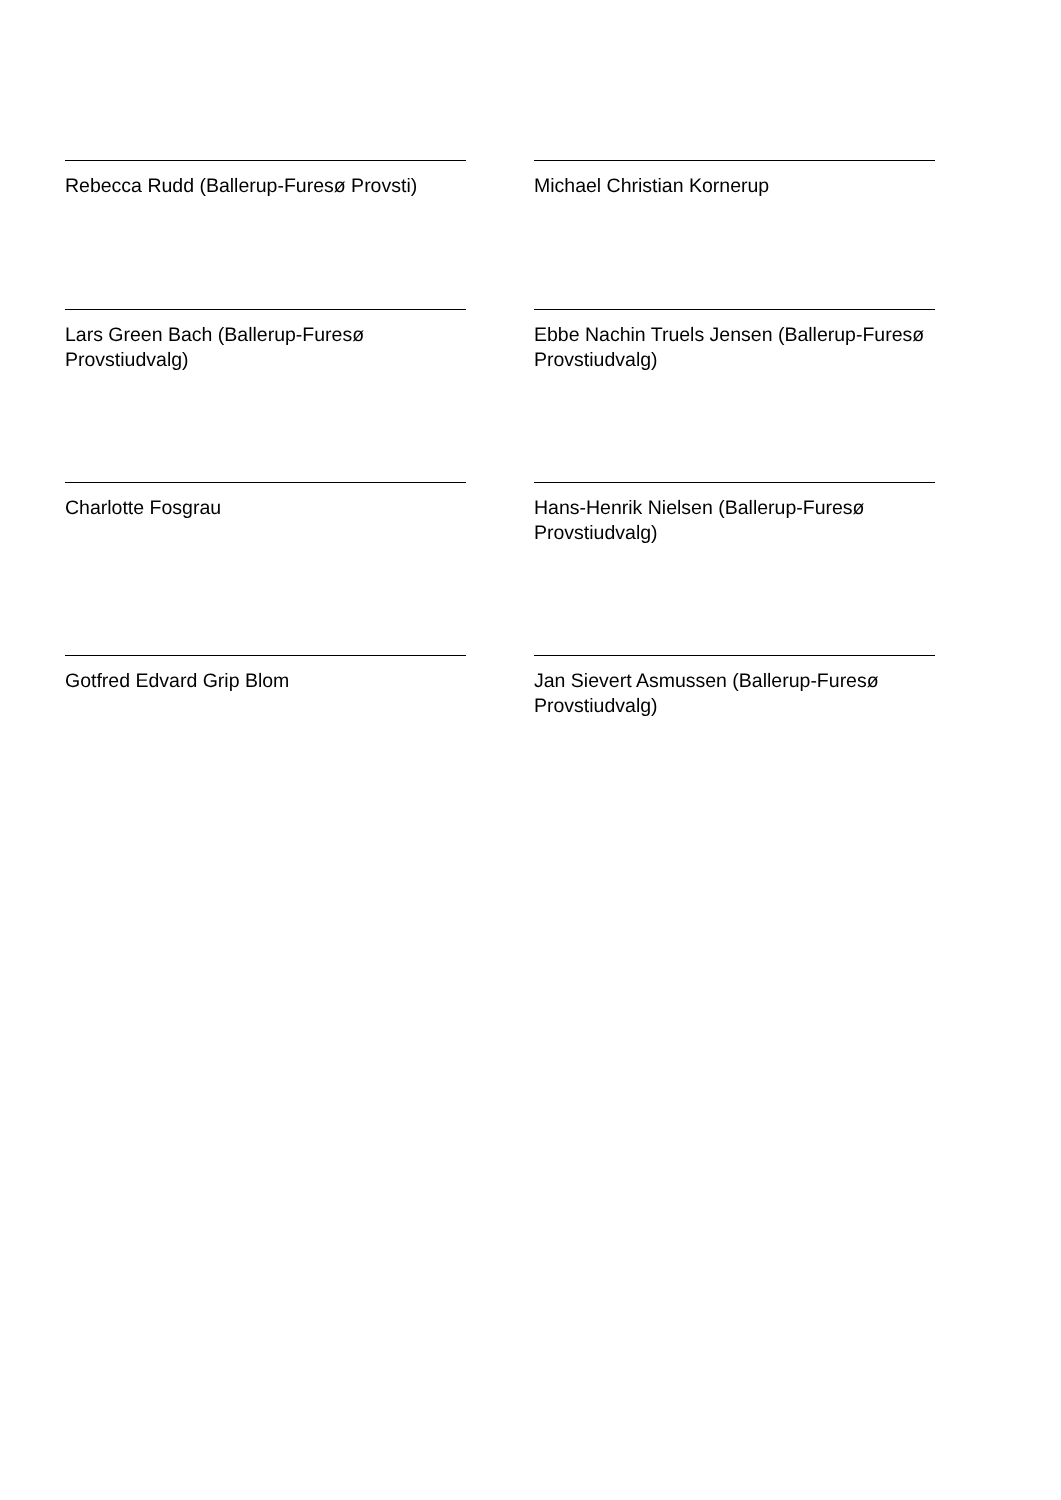Rebecca Rudd (Ballerup-Furesø Provsti)
Michael Christian Kornerup
Lars Green Bach (Ballerup-Furesø Provstiudvalg)
Ebbe Nachin Truels Jensen (Ballerup-Furesø Provstiudvalg)
Charlotte Fosgrau
Hans-Henrik Nielsen (Ballerup-Furesø Provstiudvalg)
Gotfred Edvard Grip Blom
Jan Sievert Asmussen (Ballerup-Furesø Provstiudvalg)